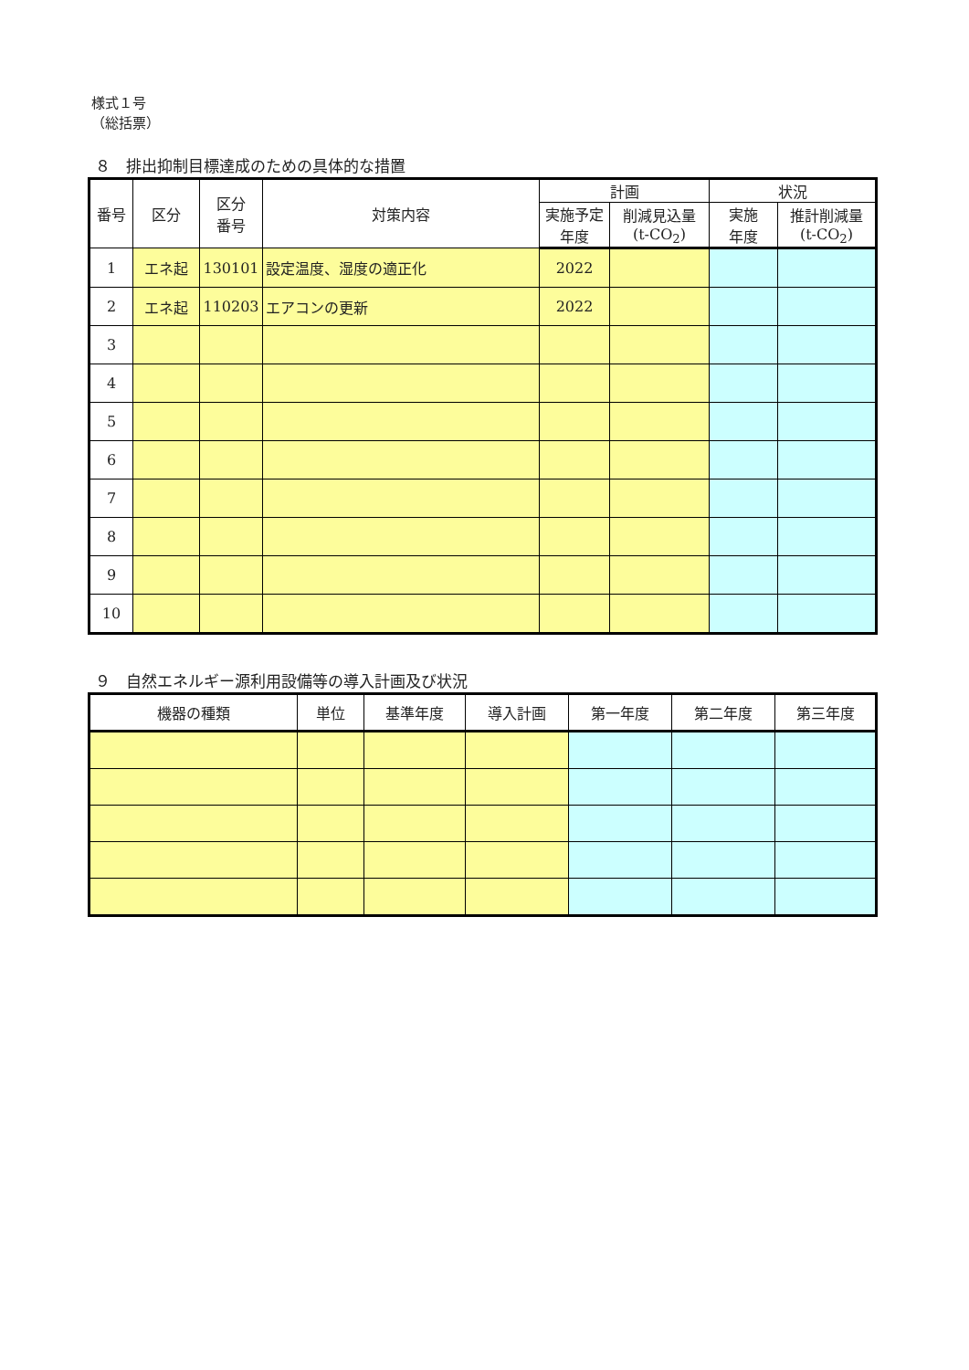様式１号
（総括票）
８　排出抑制目標達成のための具体的な措置
| 番号 | 区分 | 区分 番号 | 対策内容 | 計画 | | 状況 | |
| --- | --- | --- | --- | --- | --- | --- | --- |
| | | | | 実施予定 年度 | 削減見込量 (t-CO<sub>2</sub>) | 実施 年度 | 推計削減量 (t-CO<sub>2</sub>) |
| 1 | エネ起 | 130101 | 設定温度、湿度の適正化 | 2022 | | | |
| 2 | エネ起 | 110203 | エアコンの更新 | 2022 | | | |
| 3 | | | | | | | |
| 4 | | | | | | | |
| 5 | | | | | | | |
| 6 | | | | | | | |
| 7 | | | | | | | |
| 8 | | | | | | | |
| 9 | | | | | | | |
| 10 | | | | | | | |
９　自然エネルギー源利用設備等の導入計画及び状況
| 機器の種類 | 単位 | 基準年度 | 導入計画 | 第一年度 | 第二年度 | 第三年度 |
| --- | --- | --- | --- | --- | --- | --- |